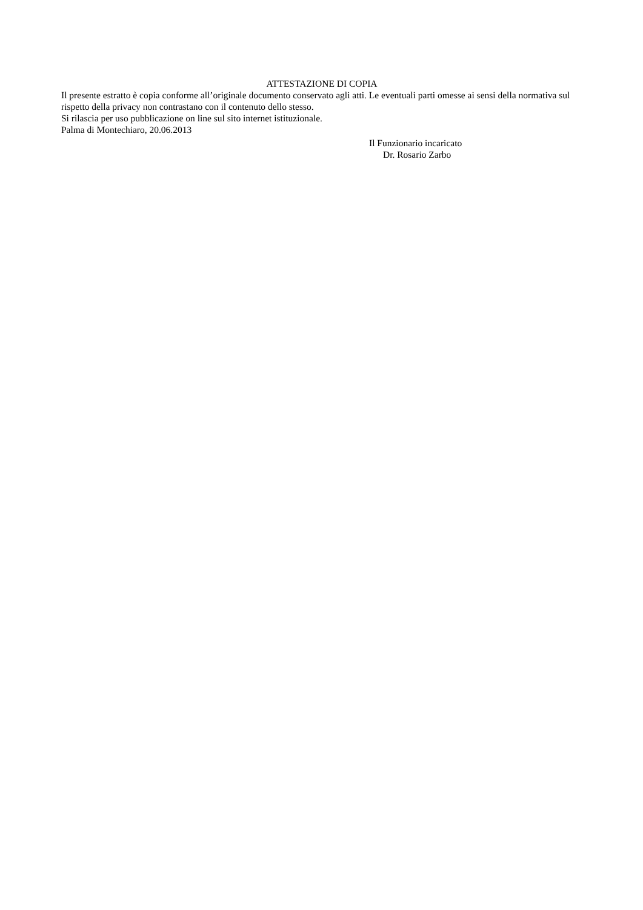ATTESTAZIONE DI COPIA
Il presente estratto è copia conforme all’originale documento conservato agli atti. Le eventuali parti omesse ai sensi della normativa sul rispetto della privacy non contrastano con il contenuto dello stesso.
Si rilascia per uso pubblicazione on line sul sito internet istituzionale.
Palma di Montechiaro, 20.06.2013
Il Funzionario incaricato
Dr. Rosario Zarbo